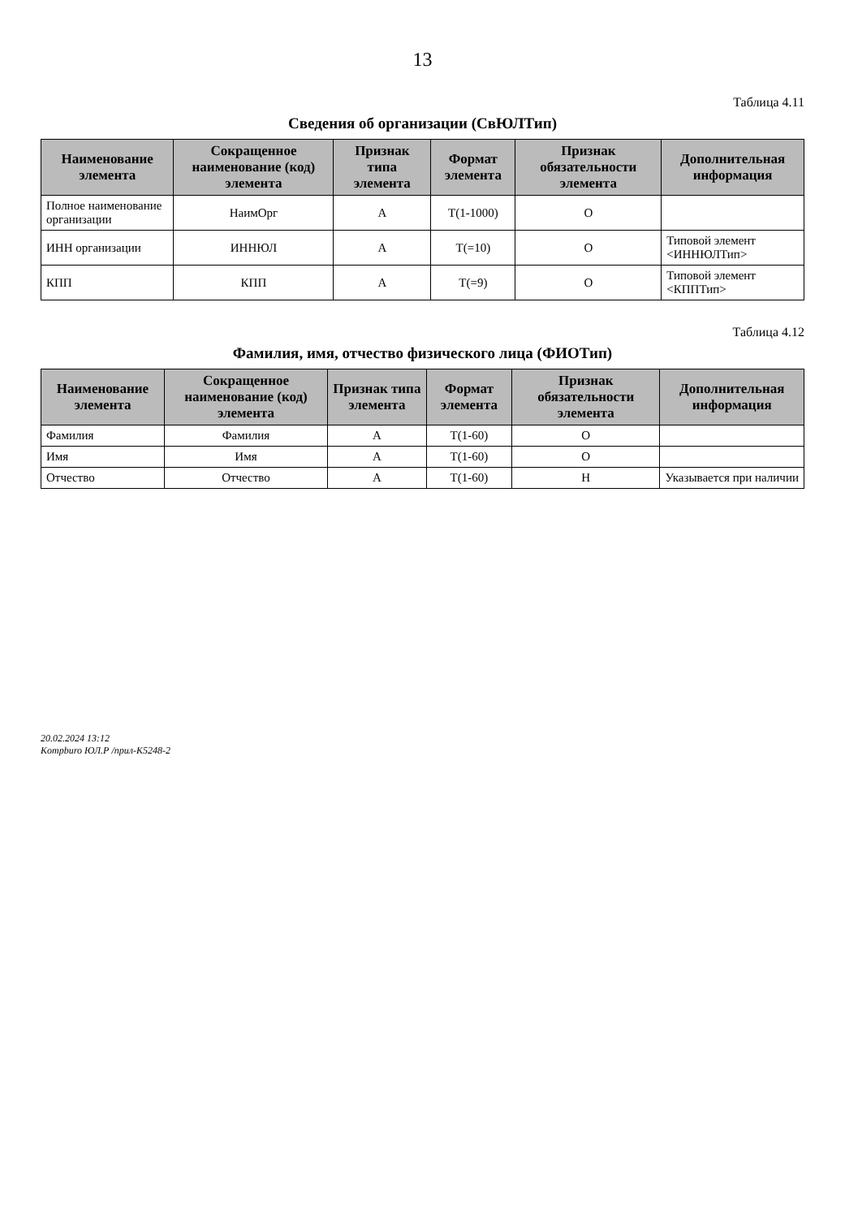13
Таблица 4.11
Сведения об организации (СвЮЛТип)
| Наименование элемента | Сокращенное наименование (код) элемента | Признак типа элемента | Формат элемента | Признак обязательности элемента | Дополнительная информация |
| --- | --- | --- | --- | --- | --- |
| Полное наименование организации | НаимОрг | А | T(1-1000) | О | |
| ИНН организации | ИННЮЛ | А | T(=10) | О | Типовой элемент <ИННЮЛТип> |
| КПП | КПП | А | T(=9) | О | Типовой элемент <КППТип> |
Таблица 4.12
Фамилия, имя, отчество физического лица (ФИОТип)
| Наименование элемента | Сокращенное наименование (код) элемента | Признак типа элемента | Формат элемента | Признак обязательности элемента | Дополнительная информация |
| --- | --- | --- | --- | --- | --- |
| Фамилия | Фамилия | А | T(1-60) | О | |
| Имя | Имя | А | T(1-60) | О | |
| Отчество | Отчество | А | T(1-60) | Н | Указывается при наличии |
20.02.2024 13:12
Kompburo ЮЛ.Р /прил-К5248-2